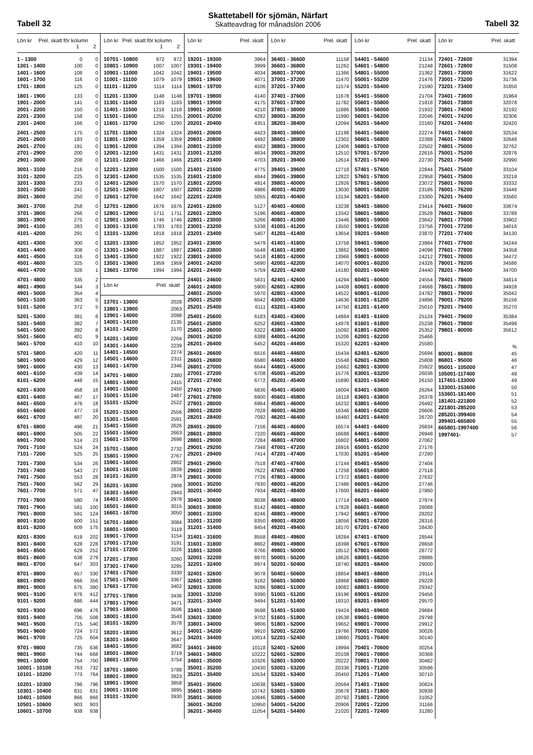Tabell 32
Skattetabell för sjömän, Närfart
Skatteavdrag för månadslön 2006
Tabell 32
Lön kr Prel. skatt för kolumn
1 2
| 1 - 1300 | 0 | 0 |
| 1301 - 1400 | 100 | 0 |
| 1401 - 1600 | 108 | 0 |
| 1601 - 1700 | 116 | 0 |
| 1701 - 1800 | 125 | 0 |
| 1801 - 1900 | 133 | 0 |
| 1901 - 2000 | 141 | 0 |
| 2001 - 2200 | 150 | 0 |
| 2201 - 2300 | 158 | 0 |
| 2301 - 2400 | 166 | 0 |
| 2401 - 2500 | 175 | 0 |
| 2501 - 2600 | 183 | 0 |
| 2601 - 2700 | 191 | 0 |
| 2701 - 2900 | 200 | 0 |
| 2901 - 3000 | 208 | 0 |
| 3001 - 3100 | 216 | 0 |
| 3101 - 3200 | 225 | 0 |
| 3201 - 3300 | 233 | 0 |
| 3301 - 3500 | 241 | 0 |
| 3501 - 3600 | 250 | 0 |
| 3601 - 3700 | 258 | 0 |
| 3701 - 3800 | 266 | 0 |
| 3801 - 3900 | 275 | 0 |
| 3901 - 4100 | 283 | 0 |
| 4101 - 4200 | 291 | 0 |
| 4201 - 4300 | 300 | 0 |
| 4301 - 4400 | 308 | 0 |
| 4401 - 4500 | 316 | 0 |
| 4501 - 4600 | 325 | 0 |
| 4601 - 4700 | 326 | 1 |
| 4701 - 4800 | 335 | 2 |
| 4801 - 4900 | 344 | 3 |
| 4901 - 5000 | 354 | 4 |
| 5001 - 5100 | 363 | 5 |
| 5101 - 5200 | 372 | 5 |
| 5201 - 5300 | 381 | 6 |
| 5301 - 5400 | 382 | 7 |
| 5401 - 5500 | 392 | 8 |
| 5501 - 5600 | 401 | 9 |
| 5601 - 5700 | 410 | 10 |
| 5701 - 5800 | 420 | 11 |
| 5801 - 5900 | 429 | 12 |
| 5901 - 6000 | 430 | 13 |
| 6001 - 6100 | 439 | 14 |
| 6101 - 6200 | 448 | 15 |
| 6201 - 6300 | 458 | 16 |
| 6301 - 6400 | 467 | 17 |
| 6401 - 6500 | 476 | 18 |
| 6501 - 6600 | 477 | 19 |
| 6601 - 6700 | 487 | 20 |
| 6701 - 6800 | 496 | 21 |
| 6801 - 6900 | 505 | 22 |
| 6901 - 7000 | 514 | 23 |
| 7001 - 7100 | 524 | 24 |
| 7101 - 7200 | 525 | 25 |
| 7201 - 7300 | 534 | 26 |
| 7301 - 7400 | 543 | 27 |
| 7401 - 7500 | 553 | 28 |
| 7501 - 7600 | 562 | 29 |
| 7601 - 7700 | 571 | 47 |
| 7701 - 7800 | 580 | 74 |
| 7801 - 7900 | 581 | 100 |
| 7901 - 8000 | 591 | 124 |
| 8001 - 8100 | 600 | 151 |
| 8101 - 8200 | 609 | 175 |
| 8201 - 8300 | 619 | 202 |
| 8301 - 8400 | 628 | 228 |
| 8401 - 8500 | 629 | 252 |
| 8501 - 8600 | 638 | 279 |
| 8601 - 8700 | 647 | 303 |
| 8701 - 8800 | 657 | 330 |
| 8801 - 8900 | 666 | 356 |
| 8901 - 9000 | 675 | 380 |
| 9001 - 9100 | 676 | 412 |
| 9101 - 9200 | 686 | 444 |
| 9201 - 9300 | 696 | 476 |
| 9301 - 9400 | 705 | 508 |
| 9401 - 9500 | 715 | 540 |
| 9501 - 9600 | 724 | 572 |
| 9601 - 9700 | 725 | 604 |
| 9701 - 9800 | 735 | 636 |
| 9801 - 9900 | 744 | 668 |
| 9901 - 10000 | 754 | 700 |
| 10001 - 10100 | 763 | 732 |
| 10101 - 10200 | 773 | 764 |
| 10201 - 10300 | 796 | 796 |
| 10301 - 10400 | 831 | 831 |
| 10401 - 10500 | 866 | 866 |
| 10501 - 10600 | 903 | 903 |
| 10601 - 10700 | 938 | 938 |
Lön kr Prel. skatt för kolumn
1 2
| 10701 - 10800 | 972 | 972 |
| 10801 - 10900 | 1007 | 1007 |
| 10901 - 11000 | 1042 | 1042 |
| 11001 - 11100 | 1079 | 1079 |
| 11101 - 11200 | 1114 | 1114 |
| 11201 - 11300 | 1148 | 1148 |
| 11301 - 11400 | 1183 | 1183 |
| 11401 - 11500 | 1218 | 1218 |
| 11501 - 11600 | 1255 | 1255 |
| 11601 - 11700 | 1290 | 1290 |
| 11701 - 11800 | 1324 | 1324 |
| 11801 - 11900 | 1359 | 1359 |
| 11901 - 12000 | 1394 | 1394 |
| 12001 - 12100 | 1431 | 1431 |
| 12101 - 12200 | 1466 | 1466 |
| 12201 - 12300 | 1500 | 1500 |
| 12301 - 12400 | 1535 | 1535 |
| 12401 - 12500 | 1570 | 1570 |
| 12501 - 12600 | 1607 | 1607 |
| 12601 - 12700 | 1642 | 1642 |
| 12701 - 12800 | 1676 | 1676 |
| 12801 - 12900 | 1711 | 1711 |
| 12901 - 13000 | 1746 | 1746 |
| 13001 - 13100 | 1783 | 1783 |
| 13101 - 13200 | 1818 | 1818 |
| 13201 - 13300 | 1852 | 1852 |
| 13301 - 13400 | 1887 | 1887 |
| 13401 - 13500 | 1922 | 1922 |
| 13501 - 13600 | 1959 | 1959 |
| 13601 - 13700 | 1994 | 1994 |
Lön kr Prel. skatt
| 13701 - 13800 | 2028 |
| 13801 - 13900 | 2063 |
| 13901 - 14000 | 2098 |
| 14001 - 14100 | 2135 |
| 14101 - 14200 | 2170 |
| 14201 - 14300 | 2204 |
| 14301 - 14400 | 2239 |
| 14401 - 14500 | 2274 |
| 14501 - 14600 | 2311 |
| 14601 - 14700 | 2346 |
| 14701 - 14800 | 2380 |
| 14801 - 14900 | 2415 |
| 14901 - 15000 | 2450 |
| 15001 - 15100 | 2487 |
| 15101 - 15200 | 2522 |
| 15201 - 15300 | 2556 |
| 15301 - 15400 | 2591 |
| 15401 - 15500 | 2626 |
| 15501 - 15600 | 2663 |
| 15601 - 15700 | 2698 |
| 15701 - 15800 | 2732 |
| 15801 - 15900 | 2767 |
| 15901 - 16000 | 2802 |
| 16001 - 16100 | 2839 |
| 16101 - 16200 | 2874 |
| 16201 - 16300 | 2908 |
| 16301 - 16400 | 2943 |
| 16401 - 16500 | 2978 |
| 16501 - 16600 | 3015 |
| 16601 - 16700 | 3050 |
| 16701 - 16800 | 3084 |
| 16801 - 16900 | 3119 |
| 16901 - 17000 | 3154 |
| 17001 - 17100 | 3191 |
| 17101 - 17200 | 3226 |
| 17201 - 17300 | 3260 |
| 17301 - 17400 | 3295 |
| 17401 - 17500 | 3330 |
| 17501 - 17600 | 3367 |
| 17601 - 17700 | 3402 |
| 17701 - 17800 | 3436 |
| 17801 - 17900 | 3471 |
| 17901 - 18000 | 3506 |
| 18001 - 18100 | 3543 |
| 18101 - 18200 | 3578 |
| 18201 - 18300 | 3612 |
| 18301 - 18400 | 3647 |
| 18401 - 18500 | 3682 |
| 18501 - 18600 | 3719 |
| 18601 - 18700 | 3754 |
| 18701 - 18800 | 3788 |
| 18801 - 18900 | 3823 |
| 18901 - 19000 | 3858 |
| 19001 - 19100 | 3895 |
| 19101 - 19200 | 3930 |
Lön kr Prel. skatt
| 19201 - 19300 | 3964 |
| 19301 - 19400 | 3999 |
| 19401 - 19500 | 4034 |
| 19501 - 19600 | 4071 |
| 19601 - 19700 | 4106 |
| 19701 - 19800 | 4140 |
| 19801 - 19900 | 4175 |
| 19901 - 20000 | 4210 |
| 20001 - 20200 | 4282 |
| 20201 - 20400 | 4351 |
| 20401 - 20600 | 4423 |
| 20601 - 20800 | 4492 |
| 20801 - 21000 | 4562 |
| 21001 - 21200 | 4634 |
| 21201 - 21400 | 4703 |
| 21401 - 21600 | 4775 |
| 21601 - 21800 | 4844 |
| 21801 - 22000 | 4914 |
| 22001 - 22200 | 4986 |
| 22201 - 22400 | 5055 |
| 22401 - 22600 | 5127 |
| 22601 - 22800 | 5196 |
| 22801 - 23000 | 5266 |
| 23001 - 23200 | 5338 |
| 23201 - 23400 | 5407 |
| 23401 - 23600 | 5479 |
| 23601 - 23800 | 5548 |
| 23801 - 24000 | 5618 |
| 24001 - 24200 | 5690 |
| 24201 - 24400 | 5759 |
| 24401 - 24600 | 5831 |
| 24601 - 24800 | 5900 |
| 24801 - 25000 | 5970 |
| 25001 - 25200 | 6042 |
| 25201 - 25400 | 6111 |
| 25401 - 25600 | 6183 |
| 25601 - 25800 | 6252 |
| 25801 - 26000 | 6322 |
| 26001 - 26200 | 6388 |
| 26201 - 26400 | 6452 |
| 26401 - 26600 | 6516 |
| 26601 - 26800 | 6580 |
| 26801 - 27000 | 6644 |
| 27001 - 27200 | 6708 |
| 27201 - 27400 | 6772 |
| 27401 - 27600 | 6836 |
| 27601 - 27800 | 6900 |
| 27801 - 28000 | 6964 |
| 28001 - 28200 | 7028 |
| 28201 - 28400 | 7092 |
| 28401 - 28600 | 7156 |
| 28601 - 28800 | 7220 |
| 28801 - 29000 | 7284 |
| 29001 - 29200 | 7348 |
| 29201 - 29400 | 7414 |
| 29401 - 29600 | 7518 |
| 29601 - 29800 | 7622 |
| 29801 - 30000 | 7726 |
| 30001 - 30200 | 7830 |
| 30201 - 30400 | 7934 |
| 30401 - 30600 | 8038 |
| 30601 - 30800 | 8142 |
| 30801 - 31000 | 8246 |
| 31001 - 31200 | 8350 |
| 31201 - 31400 | 8454 |
| 31401 - 31600 | 8558 |
| 31601 - 31800 | 8662 |
| 31801 - 32000 | 8766 |
| 32001 - 32200 | 8870 |
| 32201 - 32400 | 8974 |
| 32401 - 32600 | 9078 |
| 32601 - 32800 | 9182 |
| 32801 - 33000 | 9286 |
| 33001 - 33200 | 9390 |
| 33201 - 33400 | 9494 |
| 33401 - 33600 | 9598 |
| 33601 - 33800 | 9702 |
| 33801 - 34000 | 9806 |
| 34001 - 34200 | 9910 |
| 34201 - 34400 | 10014 |
| 34401 - 34600 | 10118 |
| 34601 - 34800 | 10222 |
| 34801 - 35000 | 10326 |
| 35001 - 35200 | 10430 |
| 35201 - 35400 | 10534 |
| 35401 - 35600 | 10638 |
| 35601 - 35800 | 10742 |
| 35801 - 36000 | 10846 |
| 36001 - 36200 | 10950 |
| 36201 - 36400 | 11054 |
Lön kr Prel. skatt
| 36401 - 36600 | 11158 |
| 36601 - 36800 | 11262 |
| 36801 - 37000 | 11366 |
| 37001 - 37200 | 11470 |
| 37201 - 37400 | 11574 |
| 37401 - 37600 | 11678 |
| 37601 - 37800 | 11782 |
| 37801 - 38000 | 11886 |
| 38001 - 38200 | 11990 |
| 38201 - 38400 | 12094 |
| 38401 - 38600 | 12198 |
| 38601 - 38800 | 12302 |
| 38801 - 39000 | 12406 |
| 39001 - 39200 | 12510 |
| 39201 - 39400 | 12614 |
| 39401 - 39600 | 12718 |
| 39601 - 39800 | 12822 |
| 39801 - 40000 | 12926 |
| 40001 - 40200 | 13030 |
| 40201 - 40400 | 13134 |
| 40401 - 40600 | 13238 |
| 40601 - 40800 | 13342 |
| 40801 - 41000 | 13446 |
| 41001 - 41200 | 13550 |
| 41201 - 41400 | 13654 |
| 41401 - 41600 | 13758 |
| 41601 - 41800 | 13862 |
| 41801 - 42000 | 13966 |
| 42001 - 42200 | 14070 |
| 42201 - 42400 | 14180 |
| 42401 - 42600 | 14294 |
| 42601 - 42800 | 14408 |
| 42801 - 43000 | 14522 |
| 43001 - 43200 | 14636 |
| 43201 - 43400 | 14750 |
| 43401 - 43600 | 14864 |
| 43601 - 43800 | 14978 |
| 43801 - 44000 | 15092 |
| 44001 - 44200 | 15206 |
| 44201 - 44400 | 15320 |
| 44401 - 44600 | 15434 |
| 44601 - 44800 | 15548 |
| 44801 - 45000 | 15662 |
| 45001 - 45200 | 15776 |
| 45201 - 45400 | 15890 |
| 45401 - 45600 | 16004 |
| 45601 - 45800 | 16118 |
| 45801 - 46000 | 16232 |
| 46001 - 46200 | 16346 |
| 46201 - 46400 | 16460 |
| 46401 - 46600 | 16574 |
| 46601 - 46800 | 16688 |
| 46801 - 47000 | 16802 |
| 47001 - 47200 | 16916 |
| 47201 - 47400 | 17030 |
| 47401 - 47600 | 17144 |
| 47601 - 47800 | 17258 |
| 47801 - 48000 | 17372 |
| 48001 - 48200 | 17486 |
| 48201 - 48400 | 17600 |
| 48401 - 48600 | 17714 |
| 48601 - 48800 | 17828 |
| 48801 - 49000 | 17942 |
| 49001 - 49200 | 18056 |
| 49201 - 49400 | 18170 |
| 49401 - 49600 | 18284 |
| 49601 - 49800 | 18398 |
| 49801 - 50000 | 18512 |
| 50001 - 50200 | 18626 |
| 50201 - 50400 | 18740 |
| 50401 - 50600 | 18854 |
| 50601 - 50800 | 18968 |
| 50801 - 51000 | 19082 |
| 51001 - 51200 | 19196 |
| 51201 - 51400 | 19310 |
| 51401 - 51600 | 19424 |
| 51601 - 51800 | 19538 |
| 51801 - 52000 | 19652 |
| 52001 - 52200 | 19766 |
| 52201 - 52400 | 19880 |
| 52401 - 52600 | 19994 |
| 52601 - 52800 | 20108 |
| 52801 - 53000 | 20222 |
| 53001 - 53200 | 20336 |
| 53201 - 53400 | 20450 |
| 53401 - 53600 | 20564 |
| 53601 - 53800 | 20678 |
| 53801 - 54000 | 20792 |
| 54001 - 54200 | 20906 |
| 54201 - 54400 | 21020 |
Lön kr Prel. skatt
| 54401 - 54600 | 21134 |
| 54601 - 54800 | 21248 |
| 54801 - 55000 | 21362 |
| 55001 - 55200 | 21476 |
| 55201 - 55400 | 21590 |
| 55401 - 55600 | 21704 |
| 55601 - 55800 | 21818 |
| 55801 - 56000 | 21932 |
| 56001 - 56200 | 22046 |
| 56201 - 56400 | 22160 |
| 56401 - 56600 | 22274 |
| 56601 - 56800 | 22388 |
| 56801 - 57000 | 22502 |
| 57001 - 57200 | 22616 |
| 57201 - 57400 | 22730 |
| 57401 - 57600 | 22844 |
| 57601 - 57800 | 22958 |
| 57801 - 58000 | 23072 |
| 58001 - 58200 | 23186 |
| 58201 - 58400 | 23300 |
| 58401 - 58600 | 23414 |
| 58601 - 58800 | 23528 |
| 58801 - 59000 | 23642 |
| 59001 - 59200 | 23756 |
| 59201 - 59400 | 23870 |
| 59401 - 59600 | 23984 |
| 59601 - 59800 | 24098 |
| 59801 - 60000 | 24212 |
| 60001 - 60200 | 24326 |
| 60201 - 60400 | 24440 |
| 60401 - 60600 | 24554 |
| 60601 - 60800 | 24668 |
| 60801 - 61000 | 24782 |
| 61001 - 61200 | 24896 |
| 61201 - 61400 | 25010 |
| 61401 - 61600 | 25124 |
| 61601 - 61800 | 25238 |
| 61801 - 62000 | 25352 |
| 62001 - 62200 | 25466 |
| 62201 - 62400 | 25580 |
| 62401 - 62600 | 25694 |
| 62601 - 62800 | 25808 |
| 62801 - 63000 | 25922 |
| 63001 - 63200 | 26036 |
| 63201 - 63400 | 26150 |
| 63401 - 63600 | 26264 |
| 63601 - 63800 | 26378 |
| 63801 - 64000 | 26492 |
| 64001 - 64200 | 26606 |
| 64201 - 64400 | 26720 |
| 64401 - 64600 | 26834 |
| 64601 - 64800 | 26948 |
| 64801 - 65000 | 27062 |
| 65001 - 65200 | 27176 |
| 65201 - 65400 | 27290 |
| 65401 - 65600 | 27404 |
| 65601 - 65800 | 27518 |
| 65801 - 66000 | 27632 |
| 66001 - 66200 | 27746 |
| 66201 - 66400 | 27860 |
| 66401 - 66600 | 27974 |
| 66601 - 66800 | 28088 |
| 66801 - 67000 | 28202 |
| 67001 - 67200 | 28316 |
| 67201 - 67400 | 28430 |
| 67401 - 67600 | 28544 |
| 67601 - 67800 | 28658 |
| 67801 - 68000 | 28772 |
| 68001 - 68200 | 28886 |
| 68201 - 68400 | 29000 |
| 68401 - 68600 | 29114 |
| 68601 - 68800 | 29228 |
| 68801 - 69000 | 29342 |
| 69001 - 69200 | 29456 |
| 69201 - 69400 | 29570 |
| 69401 - 69600 | 29684 |
| 69601 - 69800 | 29798 |
| 69801 - 70000 | 29912 |
| 70001 - 70200 | 30026 |
| 70201 - 70400 | 30140 |
| 70401 - 70600 | 30254 |
| 70601 - 70800 | 30368 |
| 70801 - 71000 | 30482 |
| 71001 - 71200 | 30596 |
| 71201 - 71400 | 30710 |
| 71401 - 71600 | 30824 |
| 71601 - 71800 | 30938 |
| 71801 - 72000 | 31052 |
| 72001 - 72200 | 31166 |
| 72201 - 72400 | 31280 |
Lön kr Prel. skatt
| 72401 - 72600 | 31394 |
| 72601 - 72800 | 31508 |
| 72801 - 73000 | 31622 |
| 73001 - 73200 | 31736 |
| 73201 - 73400 | 31850 |
| 73401 - 73600 | 31964 |
| 73601 - 73800 | 32078 |
| 73801 - 74000 | 32192 |
| 74001 - 74200 | 32306 |
| 74201 - 74400 | 32420 |
| 74401 - 74600 | 32534 |
| 74601 - 74800 | 32648 |
| 74801 - 75000 | 32762 |
| 75001 - 75200 | 32876 |
| 75201 - 75400 | 32990 |
| 75401 - 75600 | 33104 |
| 75601 - 75800 | 33218 |
| 75801 - 76000 | 33332 |
| 76001 - 76200 | 33446 |
| 76201 - 76400 | 33560 |
| 76401 - 76600 | 33674 |
| 76601 - 76800 | 33788 |
| 76801 - 77000 | 33902 |
| 77001 - 77200 | 34016 |
| 77201 - 77400 | 34130 |
| 77401 - 77600 | 34244 |
| 77601 - 77800 | 34358 |
| 77801 - 78000 | 34472 |
| 78001 - 78200 | 34586 |
| 78201 - 78400 | 34700 |
| 78401 - 78600 | 34814 |
| 78601 - 78800 | 34928 |
| 78801 - 79000 | 35042 |
| 79001 - 79200 | 35156 |
| 79201 - 79400 | 35270 |
| 79401 - 79600 | 35384 |
| 79601 - 79800 | 35498 |
| 79801 - 80000 | 35612 |
| | % |
| 80001 - 86800 | 45 |
| 86801 - 95000 | 46 |
| 95001 - 105000 | 47 |
| 105001-117400 | 48 |
| 117401-133000 | 49 |
| 133001-153600 | 50 |
| 153601-181400 | 51 |
| 181401-221800 | 52 |
| 221801-285200 | 53 |
| 285201-399400 | 54 |
| 399401-665800 | 55 |
| 665801-1997400 | 56 |
| 1997401- | 57 |